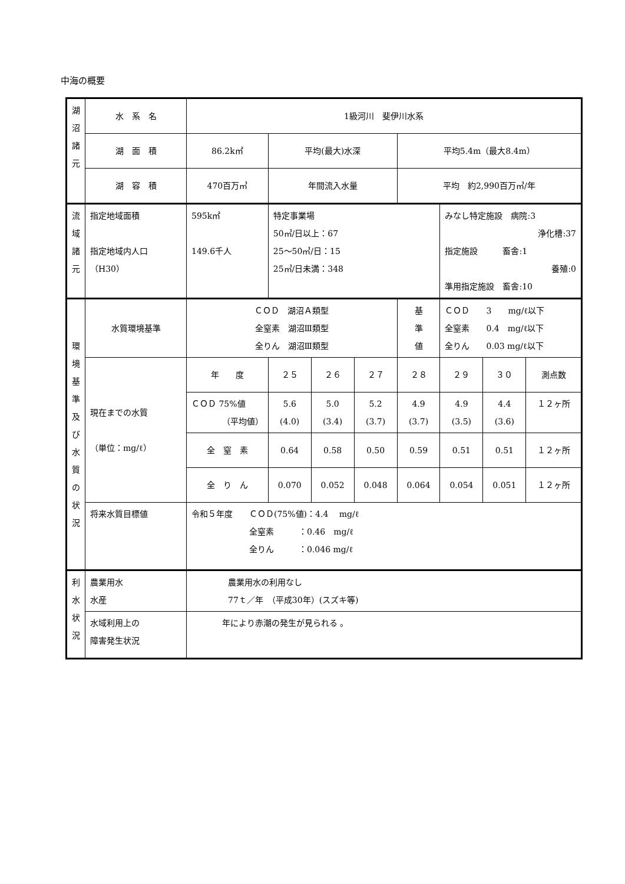中海の概要
| 湖 沼 諸 元 | 水 系 名 | 1級河川 斐伊川水系 | | | | | | | |
| | 湖 面 積 | 86.2k㎡ | 平均(最大)水深 | | | 平均5.4m（最大8.4m） | | | |
| | 湖 容 積 | 470百万㎥ | 年間流入水量 | | | 平均 約2,990百万㎥/年 | | | |
| 流 域 諸 元 | 指定地域面積 指定地域内人口 （H30） | 595k㎡ 149.6千人 | 特定事業場 50㎥/日以上：67 25～50㎥/日：15 25㎥/日未満：348 | | | | みなし特定施設 病院:3 浄化槽:37 指定施設 畜舎:1 養殖:0 準用指定施設 畜舎:10 | | |
| 環 境 基 準 及 び 水 質 の 状 況 | 水質環境基準 | ＣＯＤ 湖沼Ａ類型 全窒素 湖沼Ⅲ類型 全りん 湖沼Ⅲ類型 | | | | 基 準 値 | ＣＯＤ 3 mg/ℓ以下 全窒素 0.4 mg/ℓ以下 全りん 0.03 mg/ℓ以下 | | |
| | 現在までの水質 （単位：mg/ℓ） | 年 度 | ２５ | ２６ | ２７ | ２８ | ２９ | ３０ | 測点数 |
| | | ＣＯＤ 75%値 （平均値） | 5.6 (4.0) | 5.0 (3.4) | 5.2 (3.7) | 4.9 (3.7) | 4.9 (3.5) | 4.4 (3.6) | １２ヶ所 |
| | | 全 窒 素 | 0.64 | 0.58 | 0.50 | 0.59 | 0.51 | 0.51 | １２ヶ所 |
| | | 全 り ん | 0.070 | 0.052 | 0.048 | 0.064 | 0.054 | 0.051 | １２ヶ所 |
| | 将来水質目標値 | 令和５年度 ＣＯＤ(75%値)：4.4 mg/ℓ 全窒素 ：0.46 mg/ℓ 全りん ：0.046 mg/ℓ | | | | | | | |
| 利 水 状 況 | 農業用水 水産 | 農業用水の利用なし 77ｔ／年 （平成30年）(スズキ等) | | | | | | | |
| | 水域利用上の 障害発生状況 | 年により赤潮の発生が見られる 。 | | | | | | | |